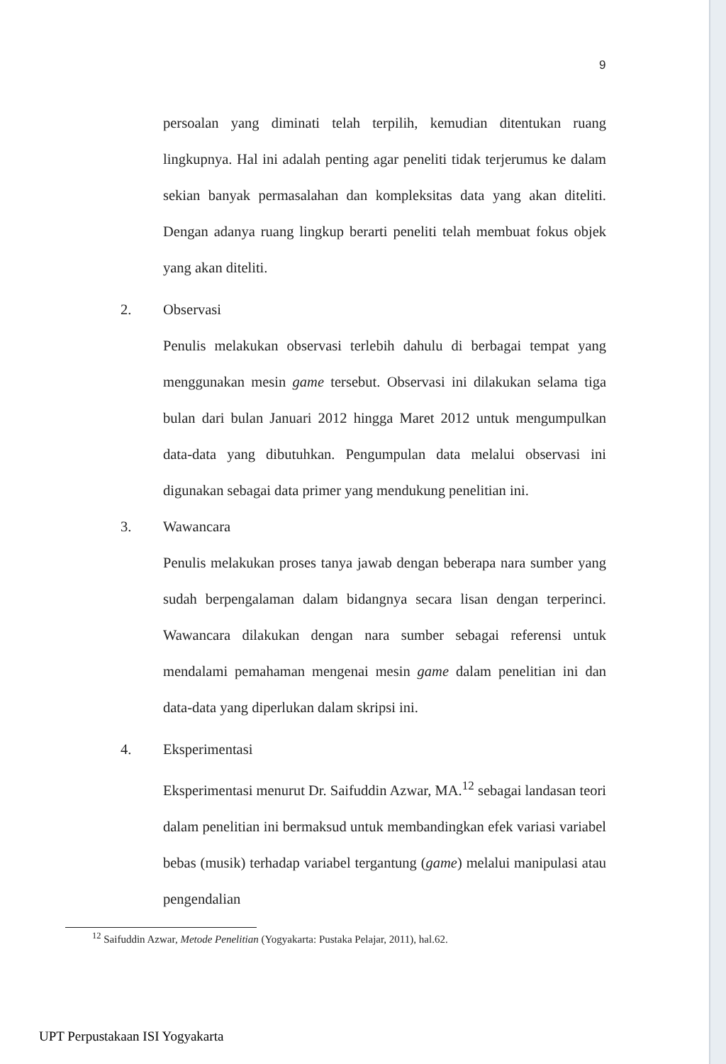9
persoalan yang diminati telah terpilih, kemudian ditentukan ruang lingkupnya. Hal ini adalah penting agar peneliti tidak terjerumus ke dalam sekian banyak permasalahan dan kompleksitas data yang akan diteliti. Dengan adanya ruang lingkup berarti peneliti telah membuat fokus objek yang akan diteliti.
2. Observasi
Penulis melakukan observasi terlebih dahulu di berbagai tempat yang menggunakan mesin game tersebut. Observasi ini dilakukan selama tiga bulan dari bulan Januari 2012 hingga Maret 2012 untuk mengumpulkan data-data yang dibutuhkan. Pengumpulan data melalui observasi ini digunakan sebagai data primer yang mendukung penelitian ini.
3. Wawancara
Penulis melakukan proses tanya jawab dengan beberapa nara sumber yang sudah berpengalaman dalam bidangnya secara lisan dengan terperinci. Wawancara dilakukan dengan nara sumber sebagai referensi untuk mendalami pemahaman mengenai mesin game dalam penelitian ini dan data-data yang diperlukan dalam skripsi ini.
4. Eksperimentasi
Eksperimentasi menurut Dr. Saifuddin Azwar, MA.<sup>12</sup> sebagai landasan teori dalam penelitian ini bermaksud untuk membandingkan efek variasi variabel bebas (musik) terhadap variabel tergantung (game) melalui manipulasi atau pengendalian
<sup>12</sup> Saifuddin Azwar, Metode Penelitian (Yogyakarta: Pustaka Pelajar, 2011), hal.62.
UPT Perpustakaan ISI Yogyakarta